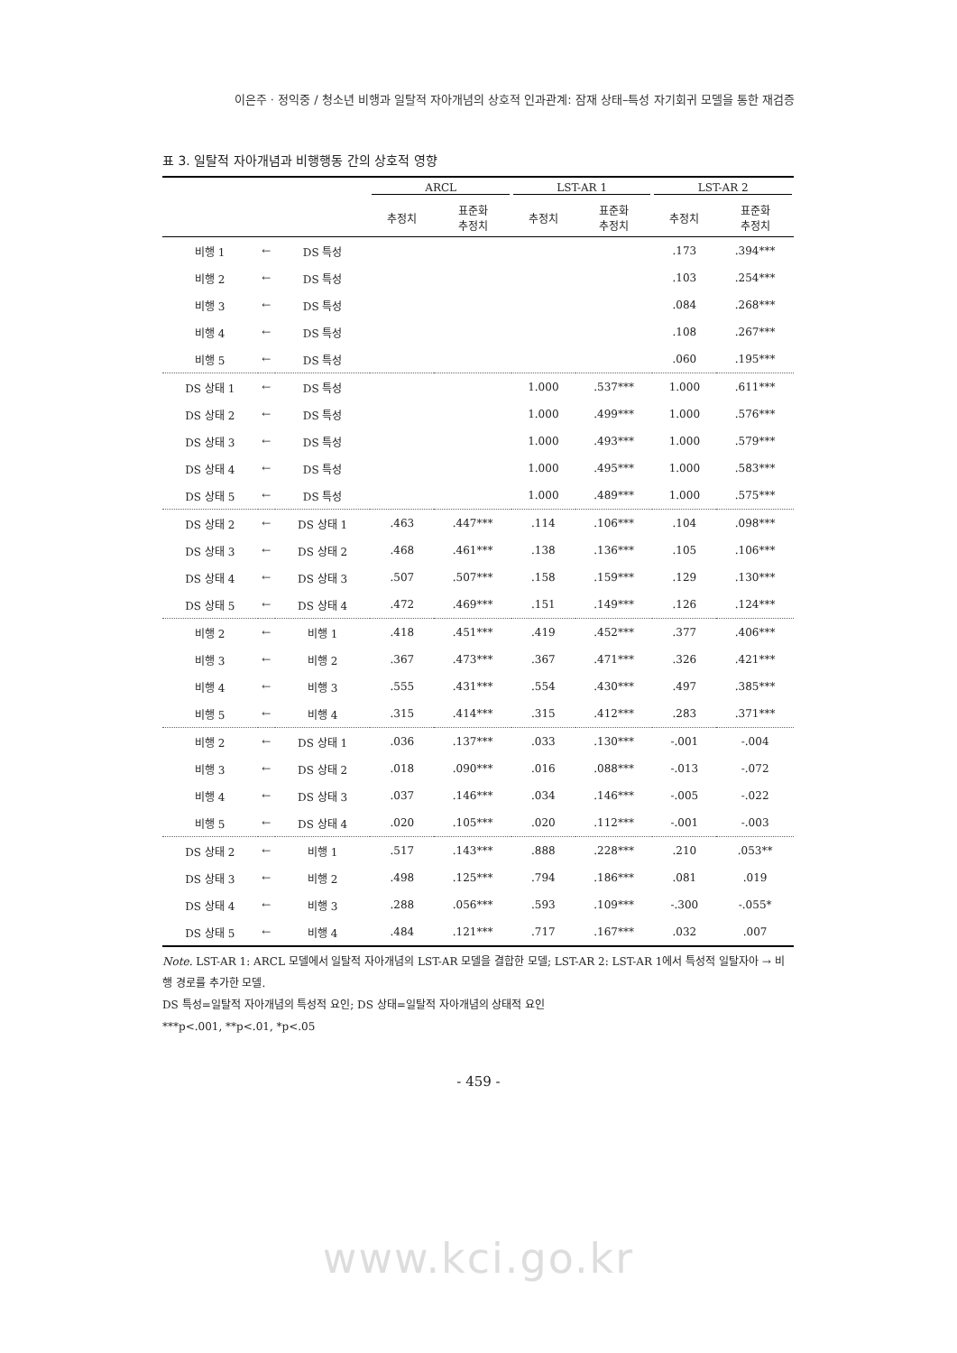이은주 · 정익중 / 청소년 비행과 일탈적 자아개념의 상호적 인과관계: 잠재 상태–특성 자기회귀 모델을 통한 재검증
표 3. 일탈적 자아개념과 비행행동 간의 상호적 영향
| | | | ARCL | | LST-AR 1 | | LST-AR 2 | |
| --- | --- | --- | --- | --- | --- | --- | --- | --- |
| | | | 추정치 | 표준화 추정치 | 추정치 | 표준화 추정치 | 추정치 | 표준화 추정치 |
| 비행 1 | ← | DS 특성 | | | | | .173 | .394*** |
| 비행 2 | ← | DS 특성 | | | | | .103 | .254*** |
| 비행 3 | ← | DS 특성 | | | | | .084 | .268*** |
| 비행 4 | ← | DS 특성 | | | | | .108 | .267*** |
| 비행 5 | ← | DS 특성 | | | | | .060 | .195*** |
| DS 상태 1 | ← | DS 특성 | | | 1.000 | .537*** | 1.000 | .611*** |
| DS 상태 2 | ← | DS 특성 | | | 1.000 | .499*** | 1.000 | .576*** |
| DS 상태 3 | ← | DS 특성 | | | 1.000 | .493*** | 1.000 | .579*** |
| DS 상태 4 | ← | DS 특성 | | | 1.000 | .495*** | 1.000 | .583*** |
| DS 상태 5 | ← | DS 특성 | | | 1.000 | .489*** | 1.000 | .575*** |
| DS 상태 2 | ← | DS 상태 1 | .463 | .447*** | .114 | .106*** | .104 | .098*** |
| DS 상태 3 | ← | DS 상태 2 | .468 | .461*** | .138 | .136*** | .105 | .106*** |
| DS 상태 4 | ← | DS 상태 3 | .507 | .507*** | .158 | .159*** | .129 | .130*** |
| DS 상태 5 | ← | DS 상태 4 | .472 | .469*** | .151 | .149*** | .126 | .124*** |
| 비행 2 | ← | 비행 1 | .418 | .451*** | .419 | .452*** | .377 | .406*** |
| 비행 3 | ← | 비행 2 | .367 | .473*** | .367 | .471*** | .326 | .421*** |
| 비행 4 | ← | 비행 3 | .555 | .431*** | .554 | .430*** | .497 | .385*** |
| 비행 5 | ← | 비행 4 | .315 | .414*** | .315 | .412*** | .283 | .371*** |
| 비행 2 | ← | DS 상태 1 | .036 | .137*** | .033 | .130*** | -.001 | -.004 |
| 비행 3 | ← | DS 상태 2 | .018 | .090*** | .016 | .088*** | -.013 | -.072 |
| 비행 4 | ← | DS 상태 3 | .037 | .146*** | .034 | .146*** | -.005 | -.022 |
| 비행 5 | ← | DS 상태 4 | .020 | .105*** | .020 | .112*** | -.001 | -.003 |
| DS 상태 2 | ← | 비행 1 | .517 | .143*** | .888 | .228*** | .210 | .053** |
| DS 상태 3 | ← | 비행 2 | .498 | .125*** | .794 | .186*** | .081 | .019 |
| DS 상태 4 | ← | 비행 3 | .288 | .056*** | .593 | .109*** | -.300 | -.055* |
| DS 상태 5 | ← | 비행 4 | .484 | .121*** | .717 | .167*** | .032 | .007 |
Note. LST-AR 1: ARCL 모델에서 일탈적 자아개념의 LST-AR 모델을 결합한 모델; LST-AR 2: LST-AR 1에서 특성적 일탈자아 → 비행 경로를 추가한 모델.
DS 특성=일탈적 자아개념의 특성적 요인; DS 상태=일탈적 자아개념의 상태적 요인
***p<.001, **p<.01, *p<.05
- 459 -
www.kci.go.kr